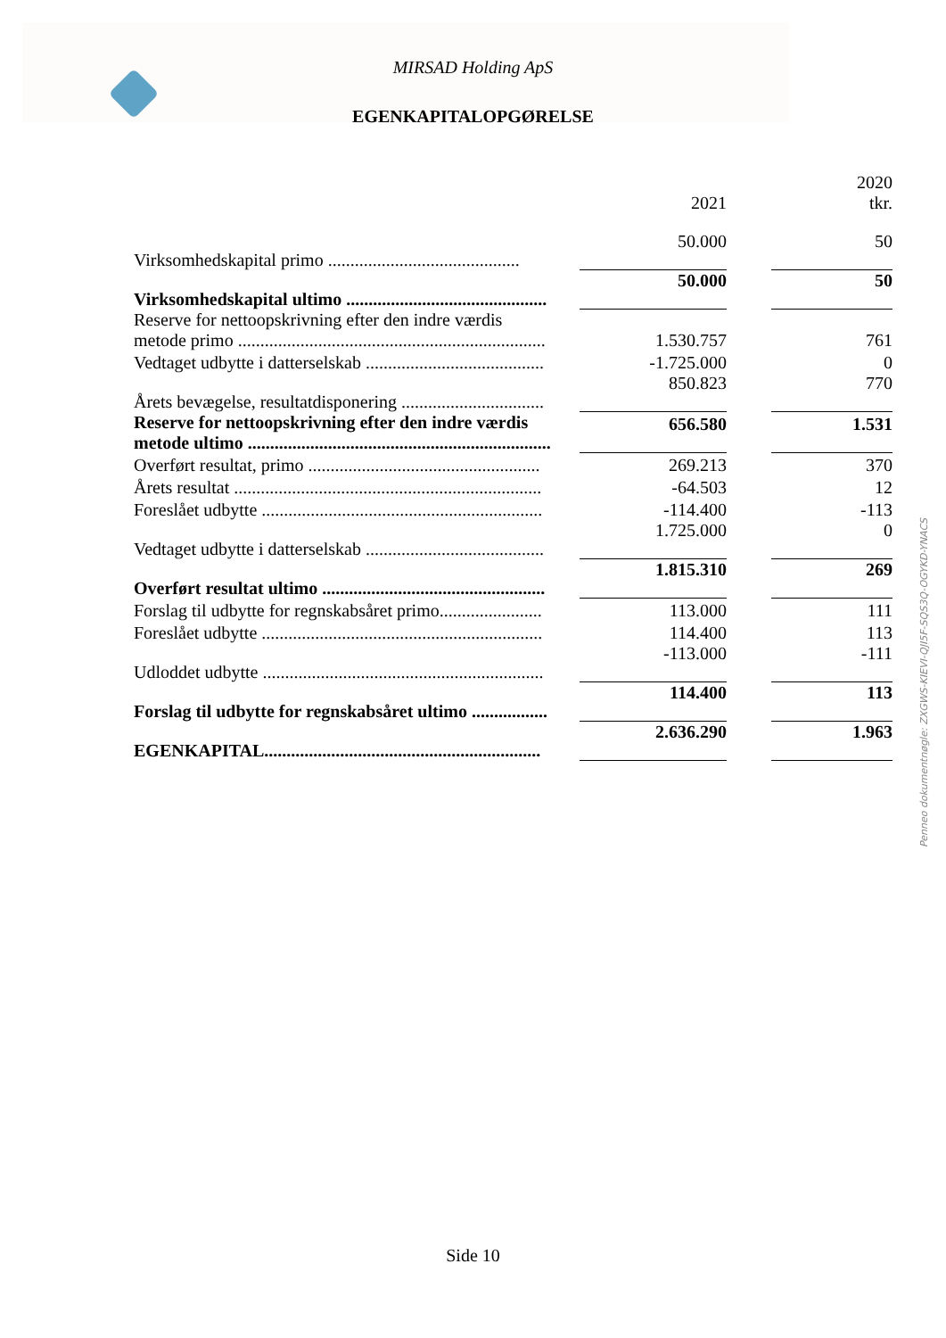MIRSAD Holding ApS
EGENKAPITALOPGØRELSE
| | 2021 | 2020 tkr. |
| Virksomhedskapital primo ........................................... | 50.000 | 50 |
| Virksomhedskapital ultimo ............................................. | 50.000 | 50 |
| Reserve for nettoopskrivning efter den indre værdis metode primo ..................................................................... | 1.530.757 | 761 |
| Vedtaget udbytte i datterselskab ........................................ | -1.725.000 | 0 |
| Årets bevægelse, resultatdisponering ................................ | 850.823 | 770 |
| Reserve for nettoopskrivning efter den indre værdis metode ultimo .................................................................... | 656.580 | 1.531 |
| Overført resultat, primo .................................................... | 269.213 | 370 |
| Årets resultat ..................................................................... | -64.503 | 12 |
| Foreslået udbytte ............................................................... | -114.400 | -113 |
| Vedtaget udbytte i datterselskab ........................................ | 1.725.000 | 0 |
| Overført resultat ultimo .................................................. | 1.815.310 | 269 |
| Forslag til udbytte for regnskabsåret primo....................... | 113.000 | 111 |
| Foreslået udbytte ............................................................... | 114.400 | 113 |
| Udloddet udbytte ............................................................... | -113.000 | -111 |
| Forslag til udbytte for regnskabsåret ultimo ................. | 114.400 | 113 |
| EGENKAPITAL.............................................................. | 2.636.290 | 1.963 |
Side 10
Penneo dokumentnøgle: ZXGWS-KIEVI-QJI5F-SQS3Q-OGYKD-YNACS